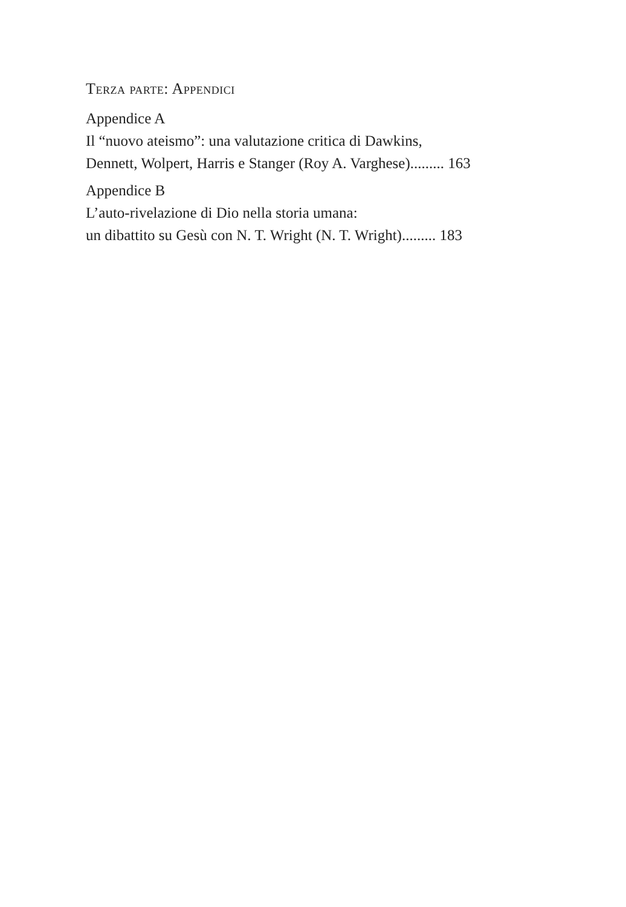Terza parte: Appendici
Appendice A
Il “nuovo ateismo”: una valutazione critica di Dawkins,
Dennett, Wolpert, Harris e Stanger (Roy A. Varghese)......... 163
Appendice B
L’auto-rivelazione di Dio nella storia umana:
un dibattito su Gesù con N. T. Wright (N. T. Wright)......... 183